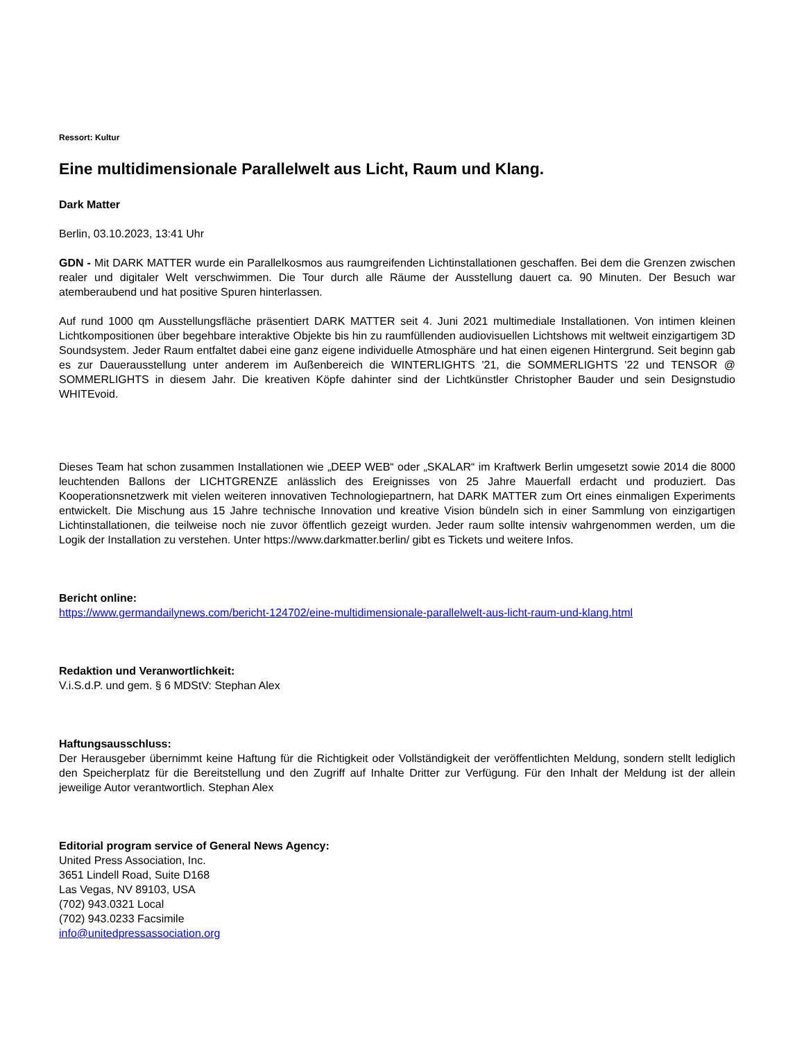Ressort: Kultur
Eine multidimensionale Parallelwelt aus Licht, Raum und Klang.
Dark Matter
Berlin, 03.10.2023, 13:41 Uhr
GDN - Mit DARK MATTER wurde ein Parallelkosmos aus raumgreifenden Lichtinstallationen geschaffen. Bei dem die Grenzen zwischen realer und digitaler Welt verschwimmen. Die Tour durch alle Räume der Ausstellung dauert ca. 90 Minuten. Der Besuch war atemberaubend und hat positive Spuren hinterlassen.
Auf rund 1000 qm Ausstellungsfläche präsentiert DARK MATTER seit 4. Juni 2021 multimediale Installationen. Von intimen kleinen Lichtkompositionen über begehbare interaktive Objekte bis hin zu raumfüllenden audiovisuellen Lichtshows mit weltweit einzigartigem 3D Soundsystem. Jeder Raum entfaltet dabei eine ganz eigene individuelle Atmosphäre und hat einen eigenen Hintergrund. Seit beginn gab es zur Dauerausstellung unter anderem im Außenbereich die WINTERLIGHTS '21, die SOMMERLIGHTS '22 und TENSOR @ SOMMERLIGHTS in diesem Jahr. Die kreativen Köpfe dahinter sind der Lichtkünstler Christopher Bauder und sein Designstudio WHITEvoid.
Dieses Team hat schon zusammen Installationen wie „DEEP WEB“ oder „SKALAR“ im Kraftwerk Berlin umgesetzt sowie 2014 die 8000 leuchtenden Ballons der LICHTGRENZE anlässlich des Ereignisses von 25 Jahre Mauerfall erdacht und produziert. Das Kooperationsnetzwerk mit vielen weiteren innovativen Technologiepartnern, hat DARK MATTER zum Ort eines einmaligen Experiments entwickelt. Die Mischung aus 15 Jahre technische Innovation und kreative Vision bündeln sich in einer Sammlung von einzigartigen Lichtinstallationen, die teilweise noch nie zuvor öffentlich gezeigt wurden. Jeder raum sollte intensiv wahrgenommen werden, um die Logik der Installation zu verstehen. Unter https://www.darkmatter.berlin/ gibt es Tickets und weitere Infos.
Bericht online:
https://www.germandailynews.com/bericht-124702/eine-multidimensionale-parallelwelt-aus-licht-raum-und-klang.html
Redaktion und Veranwortlichkeit:
V.i.S.d.P. und gem. § 6 MDStV: Stephan Alex
Haftungsausschluss:
Der Herausgeber übernimmt keine Haftung für die Richtigkeit oder Vollständigkeit der veröffentlichten Meldung, sondern stellt lediglich den Speicherplatz für die Bereitstellung und den Zugriff auf Inhalte Dritter zur Verfügung. Für den Inhalt der Meldung ist der allein jeweilige Autor verantwortlich. Stephan Alex
Editorial program service of General News Agency:
United Press Association, Inc.
3651 Lindell Road, Suite D168
Las Vegas, NV 89103, USA
(702) 943.0321 Local
(702) 943.0233 Facsimile
info@unitedpressassociation.org